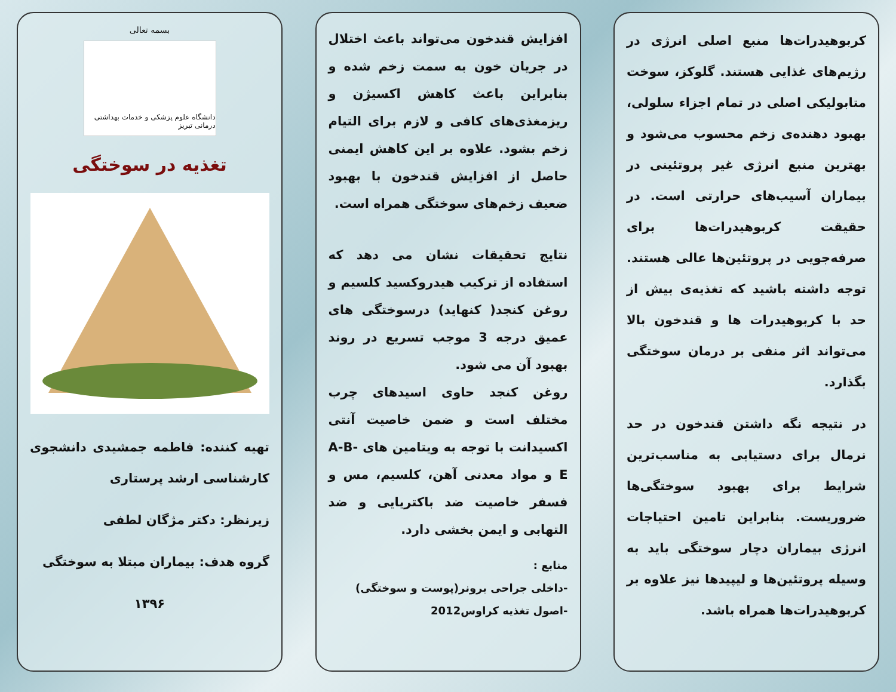کربوهیدرات‌ها منبع اصلی انرژی در رژیم‌های غذایی هستند. گلوکز، سوخت متابولیکی اصلی در تمام اجزاء سلولی، بهبود دهنده‌ی زخم محسوب می‌شود و بهترین منبع انرژی غیر پروتئینی در بیماران آسیب‌های حرارتی است. در حقیقت کربوهیدرات‌ها برای صرفه‌جویی در پروتئین‌ها عالی هستند. توجه داشته باشید که تغذیه‌ی بیش از حد با کربوهیدرات ها و قندخون بالا می‌تواند اثر منفی بر درمان سوختگی بگذارد.
در نتیجه نگه داشتن قندخون در حد نرمال برای دستیابی به مناسب‌ترین شرایط برای بهبود سوختگی‌ها ضروریست. بنابراین تامین احتیاجات انرژی بیماران دچار سوختگی باید به وسیله پروتئین‌ها و لیپیدها نیز علاوه بر کربوهیدرات‌ها همراه باشد.
افزایش قندخون می‌تواند باعث اختلال در جریان خون به سمت زخم شده و بنابراین باعث کاهش اکسیژن و ریزمغذی‌های کافی و لازم برای التیام زخم بشود. علاوه بر این کاهش ایمنی حاصل از افزایش قندخون با بهبود ضعیف زخم‌های سوختگی همراه است.
نتایج تحقیقات نشان می دهد که استفاده از ترکیب هیدروکسید کلسیم و روغن کنجد( کنهاید) درسوختگی های عمیق درجه 3 موجب تسریع در روند بهبود آن می شود.
روغن کنجد حاوی اسیدهای چرب مختلف است و ضمن خاصیت آنتی اکسیدانت با توجه به ویتامین های A-B-E و مواد معدنی آهن، کلسیم، مس و فسفر خاصیت ضد باکتریایی و ضد التهابی و ایمن بخشی دارد.
منابع :
-داخلی جراحی برونر(پوست و سوختگی)
-اصول تغذیه کراوس2012
بسمه تعالی
دانشگاه علوم پزشکی و خدمات بهداشتی درمانی تبریز
تغذیه در سوختگی
تهیه کننده: فاطمه جمشیدی دانشجوی کارشناسی ارشد پرستاری
زیرنظر: دکتر مژگان لطفی
گروه هدف: بیماران مبتلا به سوختگی
۱۳۹۶